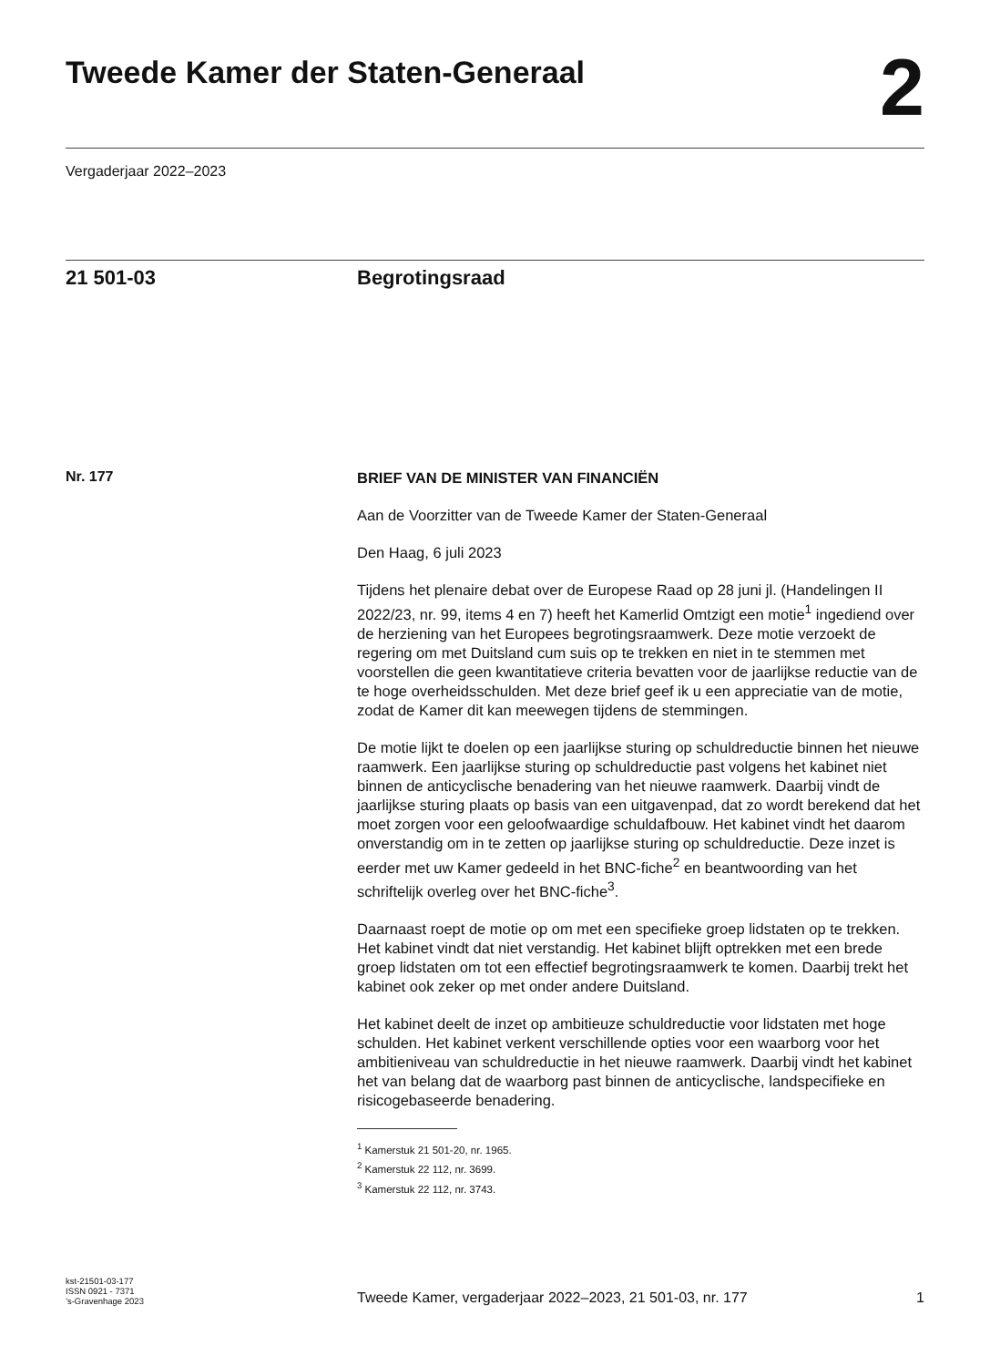Tweede Kamer der Staten-Generaal
2
Vergaderjaar 2022–2023
21 501-03 Begrotingsraad
Nr. 177
BRIEF VAN DE MINISTER VAN FINANCIËN
Aan de Voorzitter van de Tweede Kamer der Staten-Generaal
Den Haag, 6 juli 2023
Tijdens het plenaire debat over de Europese Raad op 28 juni jl. (Handelingen II 2022/23, nr. 99, items 4 en 7) heeft het Kamerlid Omtzigt een motie<sup>1</sup> ingediend over de herziening van het Europees begrotingsraamwerk. Deze motie verzoekt de regering om met Duitsland cum suis op te trekken en niet in te stemmen met voorstellen die geen kwantitatieve criteria bevatten voor de jaarlijkse reductie van de te hoge overheidsschulden. Met deze brief geef ik u een appreciatie van de motie, zodat de Kamer dit kan meewegen tijdens de stemmingen.
De motie lijkt te doelen op een jaarlijkse sturing op schuldreductie binnen het nieuwe raamwerk. Een jaarlijkse sturing op schuldreductie past volgens het kabinet niet binnen de anticyclische benadering van het nieuwe raamwerk. Daarbij vindt de jaarlijkse sturing plaats op basis van een uitgavenpad, dat zo wordt berekend dat het moet zorgen voor een geloofwaardige schuldafbouw. Het kabinet vindt het daarom onverstandig om in te zetten op jaarlijkse sturing op schuldreductie. Deze inzet is eerder met uw Kamer gedeeld in het BNC-fiche<sup>2</sup> en beantwoording van het schriftelijk overleg over het BNC-fiche<sup>3</sup>.
Daarnaast roept de motie op om met een specifieke groep lidstaten op te trekken. Het kabinet vindt dat niet verstandig. Het kabinet blijft optrekken met een brede groep lidstaten om tot een effectief begrotingsraamwerk te komen. Daarbij trekt het kabinet ook zeker op met onder andere Duitsland.
Het kabinet deelt de inzet op ambitieuze schuldreductie voor lidstaten met hoge schulden. Het kabinet verkent verschillende opties voor een waarborg voor het ambitieniveau van schuldreductie in het nieuwe raamwerk. Daarbij vindt het kabinet het van belang dat de waarborg past binnen de anticyclische, landspecifieke en risicogebaseerde benadering.
<sup>1</sup> Kamerstuk 21 501-20, nr. 1965.
<sup>2</sup> Kamerstuk 22 112, nr. 3699.
<sup>3</sup> Kamerstuk 22 112, nr. 3743.
kst-21501-03-177
ISSN 0921 - 7371
’s-Gravenhage 2023
Tweede Kamer, vergaderjaar 2022–2023, 21 501-03, nr. 177 1